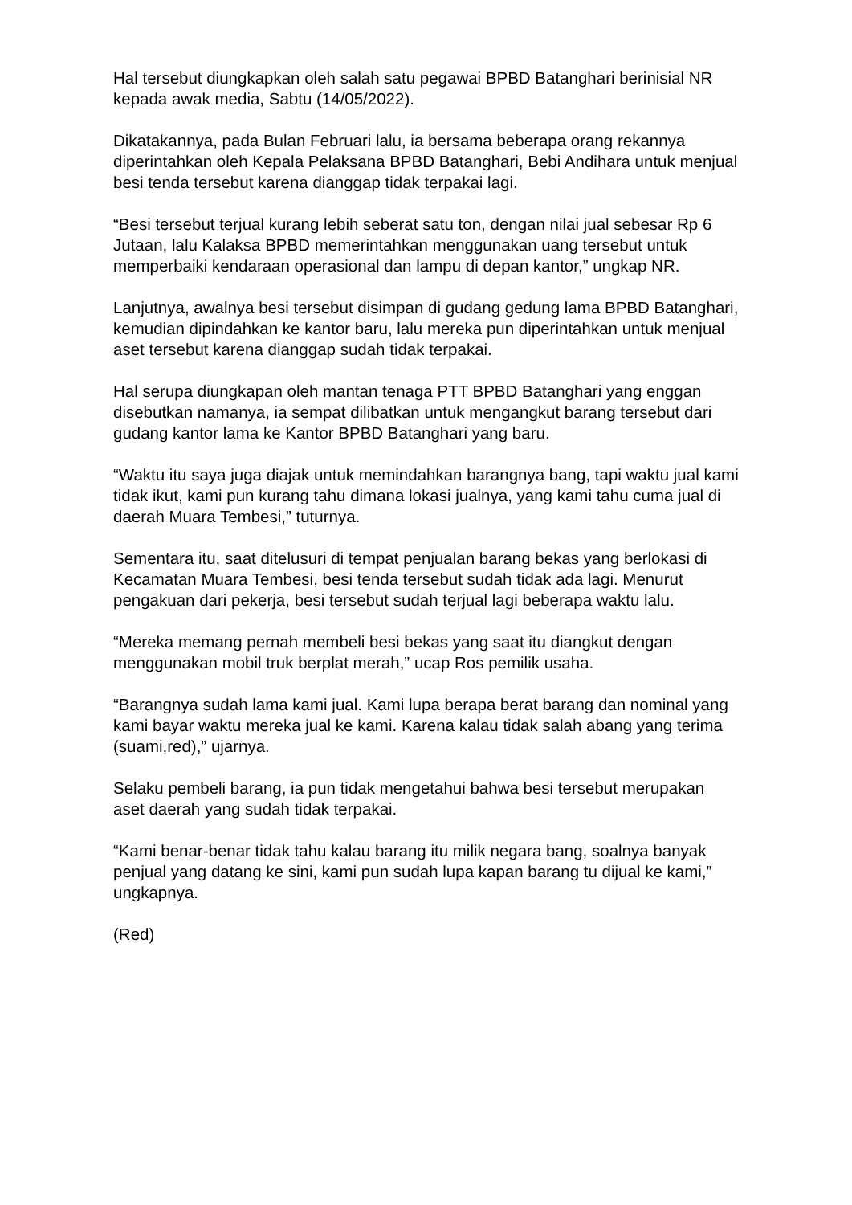Hal tersebut diungkapkan oleh salah satu pegawai BPBD Batanghari berinisial NR kepada awak media, Sabtu (14/05/2022).
Dikatakannya, pada Bulan Februari lalu, ia bersama beberapa orang rekannya diperintahkan oleh Kepala Pelaksana BPBD Batanghari, Bebi Andihara untuk menjual besi tenda tersebut karena dianggap tidak terpakai lagi.
“Besi tersebut terjual kurang lebih seberat satu ton, dengan nilai jual sebesar Rp 6 Jutaan, lalu Kalaksa BPBD memerintahkan menggunakan uang tersebut untuk memperbaiki kendaraan operasional dan lampu di depan kantor,” ungkap NR.
Lanjutnya, awalnya besi tersebut disimpan di gudang gedung lama BPBD Batanghari, kemudian dipindahkan ke kantor baru, lalu mereka pun diperintahkan untuk menjual aset tersebut karena dianggap sudah tidak terpakai.
Hal serupa diungkapan oleh mantan tenaga PTT BPBD Batanghari yang enggan disebutkan namanya, ia sempat dilibatkan untuk mengangkut barang tersebut dari gudang kantor lama ke Kantor BPBD Batanghari yang baru.
“Waktu itu saya juga diajak untuk memindahkan barangnya bang, tapi waktu jual kami tidak ikut, kami pun kurang tahu dimana lokasi jualnya, yang kami tahu cuma jual di daerah Muara Tembesi,” tuturnya.
Sementara itu, saat ditelusuri di tempat penjualan barang bekas yang berlokasi di Kecamatan Muara Tembesi, besi tenda tersebut sudah tidak ada lagi. Menurut pengakuan dari pekerja, besi tersebut sudah terjual lagi beberapa waktu lalu.
“Mereka memang pernah membeli besi bekas yang saat itu diangkut dengan menggunakan mobil truk berplat merah,” ucap Ros pemilik usaha.
“Barangnya sudah lama kami jual. Kami lupa berapa berat barang dan nominal yang kami bayar waktu mereka jual ke kami. Karena kalau tidak salah abang yang terima (suami,red),” ujarnya.
Selaku pembeli barang, ia pun tidak mengetahui bahwa besi tersebut merupakan aset daerah yang sudah tidak terpakai.
“Kami benar-benar tidak tahu kalau barang itu milik negara bang, soalnya banyak penjual yang datang ke sini, kami pun sudah lupa kapan barang tu dijual ke kami,” ungkapnya.
(Red)